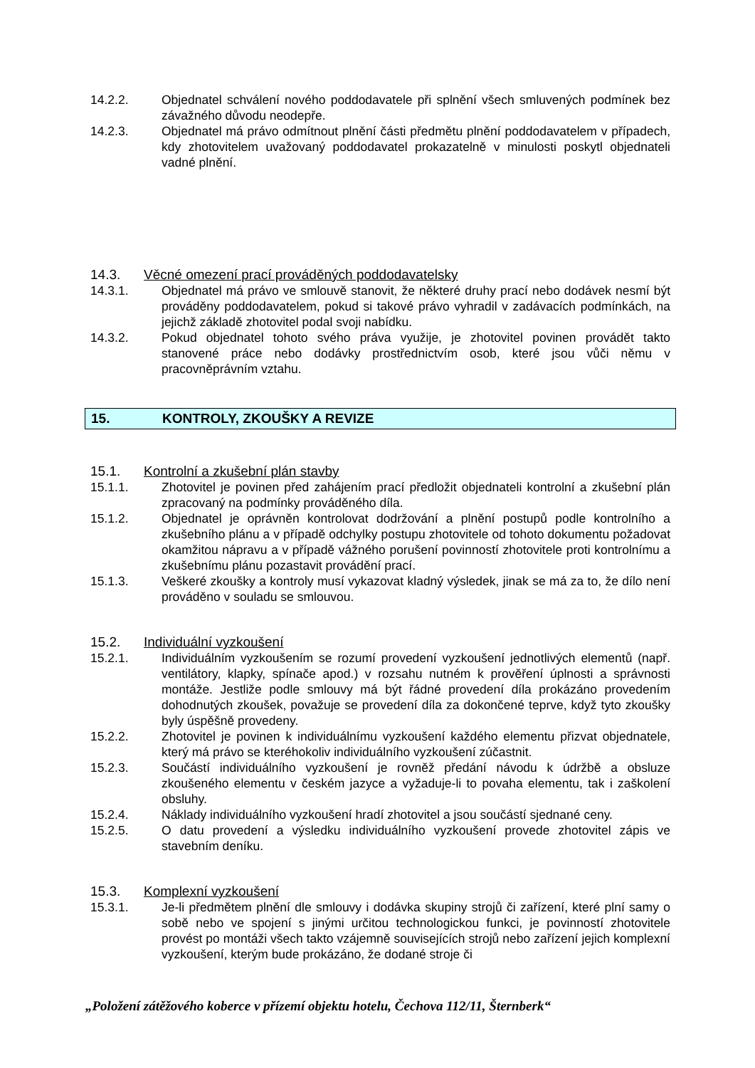14.2.2. Objednatel schválení nového poddodavatele při splnění všech smluvených podmínek bez závažného důvodu neodepře.
14.2.3. Objednatel má právo odmítnout plnění části předmětu plnění poddodavatelem v případech, kdy zhotovitelem uvažovaný poddodavatel prokazatelně v minulosti poskytl objednateli vadné plnění.
14.3. Věcné omezení prací prováděných poddodavatelsky
14.3.1. Objednatel má právo ve smlouvě stanovit, že některé druhy prací nebo dodávek nesmí být prováděny poddodavatelem, pokud si takové právo vyhradil v zadávacích podmínkách, na jejichž základě zhotovitel podal svoji nabídku.
14.3.2. Pokud objednatel tohoto svého práva využije, je zhotovitel povinen provádět takto stanovené práce nebo dodávky prostřednictvím osob, které jsou vůči němu v pracovněprávním vztahu.
15. KONTROLY, ZKOUŠKY A REVIZE
15.1. Kontrolní a zkušební plán stavby
15.1.1. Zhotovitel je povinen před zahájením prací předložit objednateli kontrolní a zkušební plán zpracovaný na podmínky prováděného díla.
15.1.2. Objednatel je oprávněn kontrolovat dodržování a plnění postupů podle kontrolního a zkušebního plánu a v případě odchylky postupu zhotovitele od tohoto dokumentu požadovat okamžitou nápravu a v případě vážného porušení povinností zhotovitele proti kontrolnímu a zkušebnímu plánu pozastavit provádění prací.
15.1.3. Veškeré zkoušky a kontroly musí vykazovat kladný výsledek, jinak se má za to, že dílo není prováděno v souladu se smlouvou.
15.2. Individuální vyzkoušení
15.2.1. Individuálním vyzkoušením se rozumí provedení vyzkoušení jednotlivých elementů (např. ventilátory, klapky, spínače apod.) v rozsahu nutném k prověření úplnosti a správnosti montáže. Jestliže podle smlouvy má být řádné provedení díla prokázáno provedením dohodnutých zkoušek, považuje se provedení díla za dokončené teprve, když tyto zkoušky byly úspěšně provedeny.
15.2.2. Zhotovitel je povinen k individuálnímu vyzkoušení každého elementu přizvat objednatele, který má právo se kteréhokoliv individuálního vyzkoušení zúčastnit.
15.2.3. Součástí individuálního vyzkoušení je rovněž předání návodu k údržbě a obsluze zkoušeného elementu v českém jazyce a vyžaduje-li to povaha elementu, tak i zaškolení obsluhy.
15.2.4. Náklady individuálního vyzkoušení hradí zhotovitel a jsou součástí sjednané ceny.
15.2.5. O datu provedení a výsledku individuálního vyzkoušení provede zhotovitel zápis ve stavebním deníku.
15.3. Komplexní vyzkoušení
15.3.1. Je-li předmětem plnění dle smlouvy i dodávka skupiny strojů či zařízení, které plní samy o sobě nebo ve spojení s jinými určitou technologickou funkci, je povinností zhotovitele provést po montáži všech takto vzájemně souvisejících strojů nebo zařízení jejich komplexní vyzkoušení, kterým bude prokázáno, že dodané stroje či
„Položení zátěžového koberce v přízemí objektu hotelu, Čechova 112/11, Šternberk“